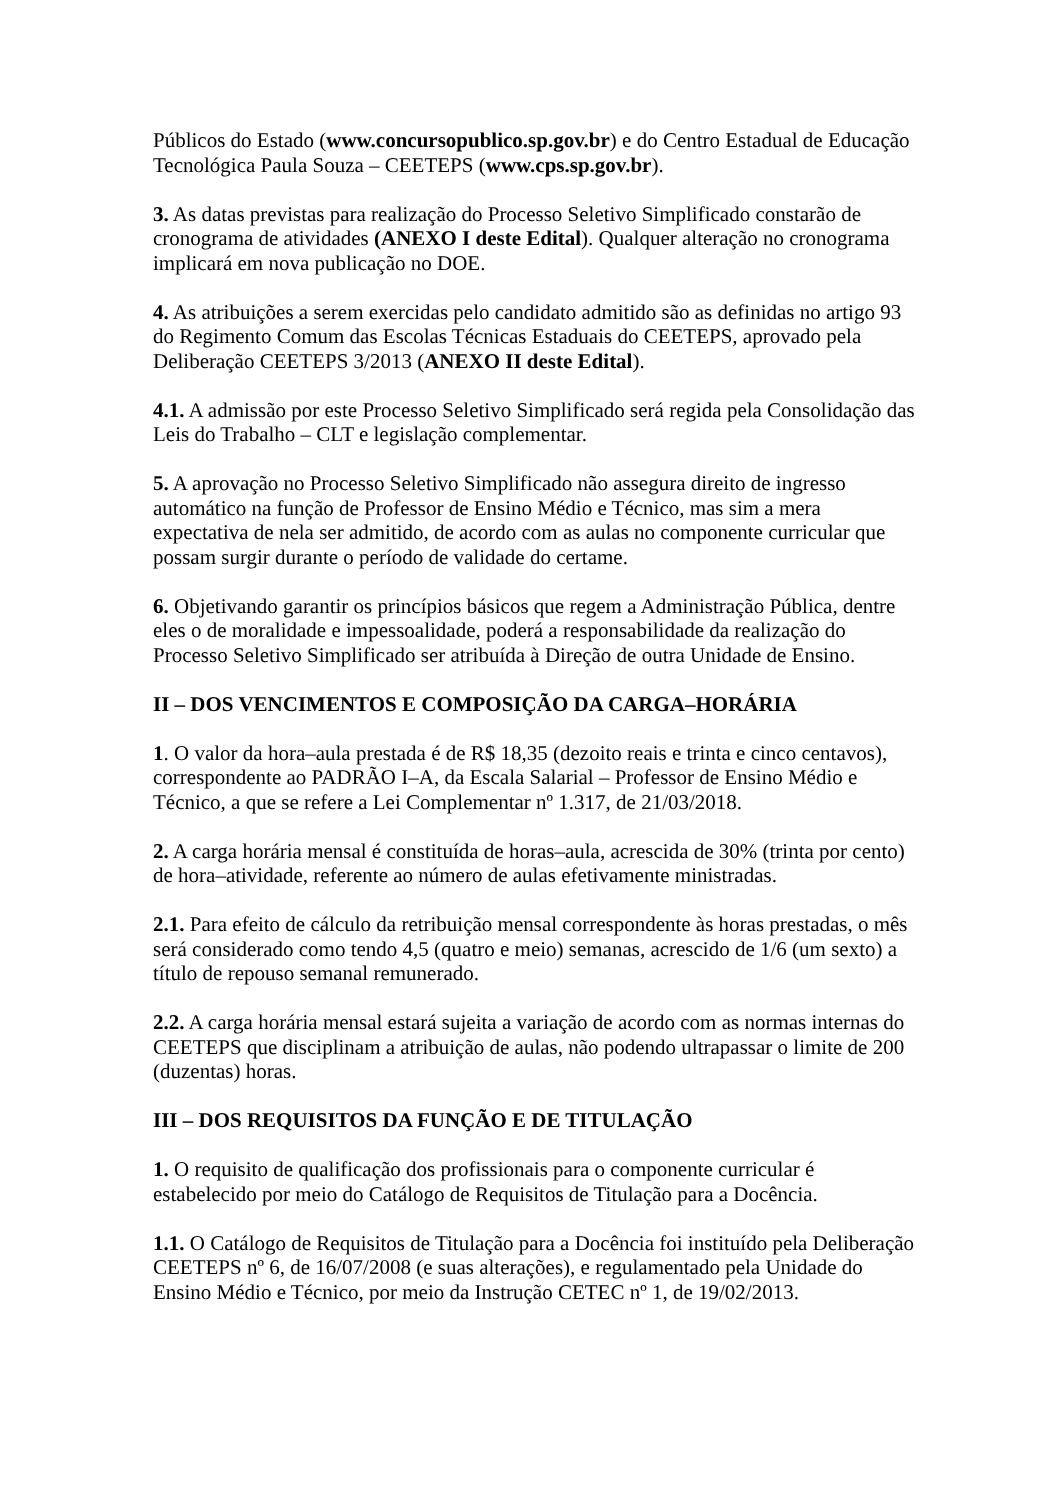Públicos do Estado (www.concursopublico.sp.gov.br) e do Centro Estadual de Educação Tecnológica Paula Souza – CEETEPS (www.cps.sp.gov.br).
3. As datas previstas para realização do Processo Seletivo Simplificado constarão de cronograma de atividades (ANEXO I deste Edital). Qualquer alteração no cronograma implicará em nova publicação no DOE.
4. As atribuições a serem exercidas pelo candidato admitido são as definidas no artigo 93 do Regimento Comum das Escolas Técnicas Estaduais do CEETEPS, aprovado pela Deliberação CEETEPS 3/2013 (ANEXO II deste Edital).
4.1. A admissão por este Processo Seletivo Simplificado será regida pela Consolidação das Leis do Trabalho – CLT e legislação complementar.
5. A aprovação no Processo Seletivo Simplificado não assegura direito de ingresso automático na função de Professor de Ensino Médio e Técnico, mas sim a mera expectativa de nela ser admitido, de acordo com as aulas no componente curricular que possam surgir durante o período de validade do certame.
6. Objetivando garantir os princípios básicos que regem a Administração Pública, dentre eles o de moralidade e impessoalidade, poderá a responsabilidade da realização do Processo Seletivo Simplificado ser atribuída à Direção de outra Unidade de Ensino.
II – DOS VENCIMENTOS E COMPOSIÇÃO DA CARGA–HORÁRIA
1. O valor da hora–aula prestada é de R$ 18,35 (dezoito reais e trinta e cinco centavos), correspondente ao PADRÃO I–A, da Escala Salarial – Professor de Ensino Médio e Técnico, a que se refere a Lei Complementar nº 1.317, de 21/03/2018.
2. A carga horária mensal é constituída de horas–aula, acrescida de 30% (trinta por cento) de hora–atividade, referente ao número de aulas efetivamente ministradas.
2.1. Para efeito de cálculo da retribuição mensal correspondente às horas prestadas, o mês será considerado como tendo 4,5 (quatro e meio) semanas, acrescido de 1/6 (um sexto) a título de repouso semanal remunerado.
2.2. A carga horária mensal estará sujeita a variação de acordo com as normas internas do CEETEPS que disciplinam a atribuição de aulas, não podendo ultrapassar o limite de 200 (duzentas) horas.
III – DOS REQUISITOS DA FUNÇÃO E DE TITULAÇÃO
1. O requisito de qualificação dos profissionais para o componente curricular é estabelecido por meio do Catálogo de Requisitos de Titulação para a Docência.
1.1. O Catálogo de Requisitos de Titulação para a Docência foi instituído pela Deliberação CEETEPS nº 6, de 16/07/2008 (e suas alterações), e regulamentado pela Unidade do Ensino Médio e Técnico, por meio da Instrução CETEC nº 1, de 19/02/2013.